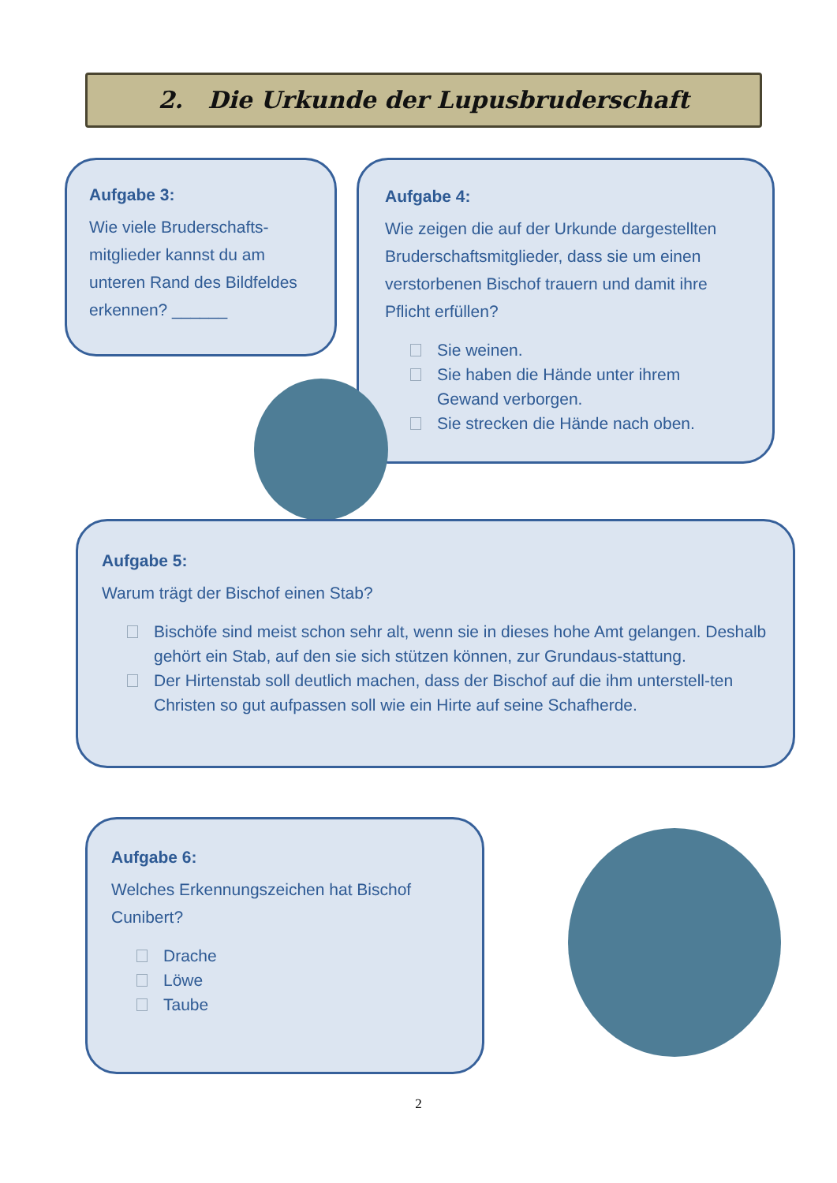2. Die Urkunde der Lupusbruderschaft
Aufgabe 3:
Wie viele Bruderschafts-mitglieder kannst du am unteren Rand des Bildfeldes erkennen? ______
Aufgabe 4:
Wie zeigen die auf der Urkunde dargestellten Bruderschaftsmitglieder, dass sie um einen verstorbenen Bischof trauern und damit ihre Pflicht erfüllen?
Sie weinen.
Sie haben die Hände unter ihrem Gewand verborgen.
Sie strecken die Hände nach oben.
Aufgabe 5:
Warum trägt der Bischof einen Stab?
Bischöfe sind meist schon sehr alt, wenn sie in dieses hohe Amt gelangen. Deshalb gehört ein Stab, auf den sie sich stützen können, zur Grundaus-stattung.
Der Hirtenstab soll deutlich machen, dass der Bischof auf die ihm unterstell-ten Christen so gut aufpassen soll wie ein Hirte auf seine Schafherde.
Aufgabe 6:
Welches Erkennungszeichen hat Bischof Cunibert?
Drache
Löwe
Taube
2